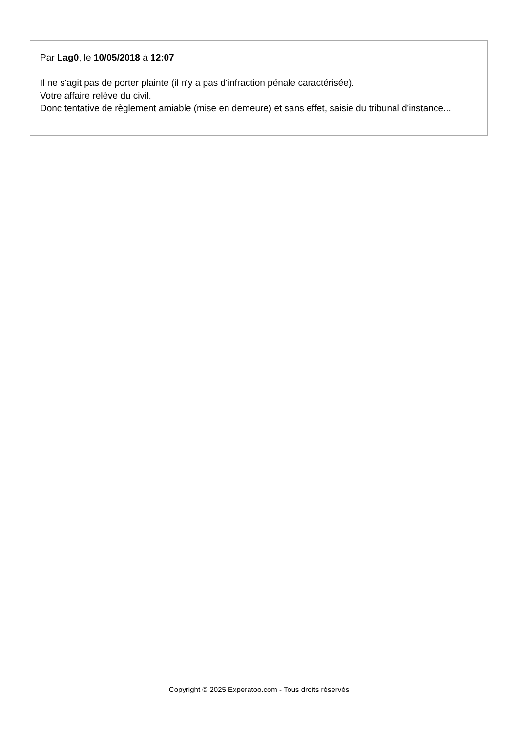Par Lag0, le 10/05/2018 à 12:07
Il ne s'agit pas de porter plainte (il n'y a pas d'infraction pénale caractérisée).
Votre affaire relève du civil.
Donc tentative de règlement amiable (mise en demeure) et sans effet, saisie du tribunal d'instance...
Copyright © 2025 Experatoo.com - Tous droits réservés